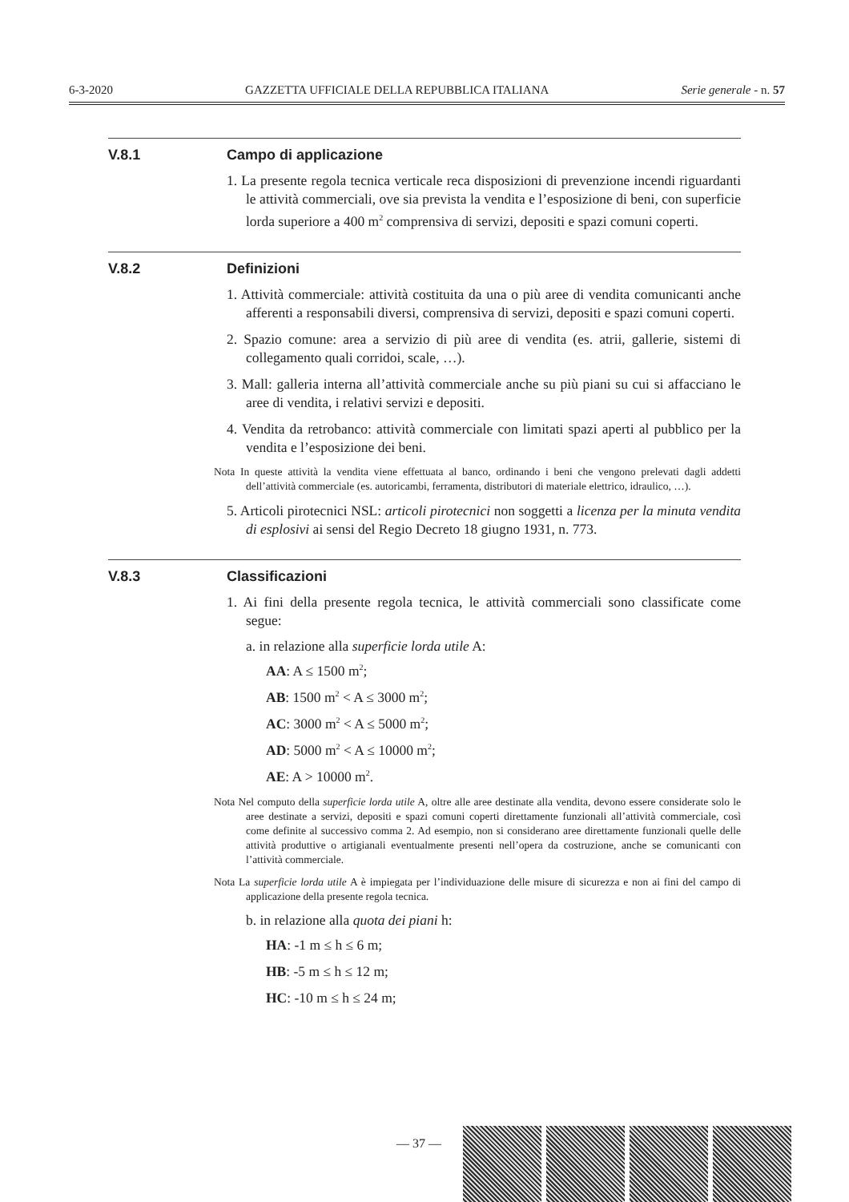6-3-2020 GAZZETTA UFFICIALE DELLA REPUBBLICA ITALIANA Serie generale - n. 57
V.8.1 Campo di applicazione
1. La presente regola tecnica verticale reca disposizioni di prevenzione incendi riguardanti le attività commerciali, ove sia prevista la vendita e l’esposizione di beni, con superficie lorda superiore a 400 m<sup>2</sup> comprensiva di servizi, depositi e spazi comuni coperti.
V.8.2 Definizioni
1. Attività commerciale: attività costituita da una o più aree di vendita comunicanti anche afferenti a responsabili diversi, comprensiva di servizi, depositi e spazi comuni coperti.
2. Spazio comune: area a servizio di più aree di vendita (es. atrii, gallerie, sistemi di collegamento quali corridoi, scale, …).
3. Mall: galleria interna all’attività commerciale anche su più piani su cui si affacciano le aree di vendita, i relativi servizi e depositi.
4. Vendita da retrobanco: attività commerciale con limitati spazi aperti al pubblico per la vendita e l’esposizione dei beni.
Nota In queste attività la vendita viene effettuata al banco, ordinando i beni che vengono prelevati dagli addetti dell’attività commerciale (es. autoricambi, ferramenta, distributori di materiale elettrico, idraulico, …).
5. Articoli pirotecnici NSL: articoli pirotecnici non soggetti a licenza per la minuta vendita di esplosivi ai sensi del Regio Decreto 18 giugno 1931, n. 773.
V.8.3 Classificazioni
1. Ai fini della presente regola tecnica, le attività commerciali sono classificate come segue:
a. in relazione alla superficie lorda utile A:
AA: A ≤ 1500 m<sup>2</sup>;
AB: 1500 m<sup>2</sup> < A ≤ 3000 m<sup>2</sup>;
AC: 3000 m<sup>2</sup> < A ≤ 5000 m<sup>2</sup>;
AD: 5000 m<sup>2</sup> < A ≤ 10000 m<sup>2</sup>;
AE: A > 10000 m<sup>2</sup>.
Nota Nel computo della superficie lorda utile A, oltre alle aree destinate alla vendita, devono essere considerate solo le aree destinate a servizi, depositi e spazi comuni coperti direttamente funzionali all’attività commerciale, così come definite al successivo comma 2. Ad esempio, non si considerano aree direttamente funzionali quelle delle attività produttive o artigianali eventualmente presenti nell’opera da costruzione, anche se comunicanti con l’attività commerciale.
Nota La superficie lorda utile A è impiegata per l’individuazione delle misure di sicurezza e non ai fini del campo di applicazione della presente regola tecnica.
b. in relazione alla quota dei piani h:
HA: -1 m ≤ h ≤ 6 m;
HB: -5 m ≤ h ≤ 12 m;
HC: -10 m ≤ h ≤ 24 m;
— 37 —